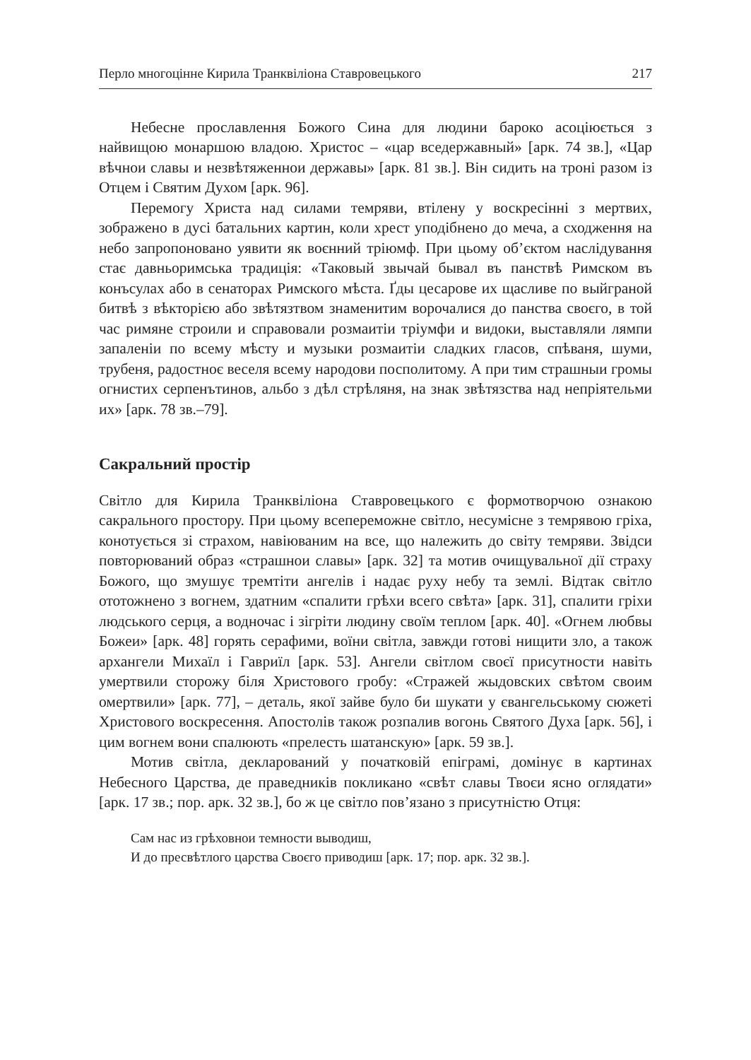Перло многоцінне Кирила Транквіліона Ставровецького 217
Небесне прославлення Божого Сина для людини бароко асоціюється з найвищою монаршою владою. Христос – «цар вседержавный» [арк. 74 зв.], «Цар вѣчнои славы и незвѣтяженнои державы» [арк. 81 зв.]. Він сидить на троні разом із Отцем і Святим Духом [арк. 96].
Перемогу Христа над силами темряви, втілену у воскресінні з мертвих, зображено в дусі батальних картин, коли хрест уподібнено до меча, а сходження на небо запропоновано уявити як воєнний тріюмф. При цьому об’єктом наслідування стає давньоримська традиція: «Таковый звычай бывал въ панствѣ Римском въ конъсулах або в сенаторах Римского мѣста. Ґды цесарове их щасливе по выйграной битвѣ з вѣкторією або звѣтязтвом знаменитим ворочалися до панства своєго, в той час римяне строили и справовали розмаитіи тріумфи и видоки, выставляли лямпи запаленіи по всему мѣсту и музыки розмаитіи сладких гласов, спѣваня, шуми, трубеня, радостноє веселя всему народови посполитому. А при тим страшныи громы огнистих серпенътинов, альбо з дѣл стрѣляня, на знак звѣтязства над непріятельми их» [арк. 78 зв.–79].
Сакральний простір
Світло для Кирила Транквіліона Ставровецького є формотворчою ознакою сакрального простору. При цьому всепереможне світло, несумісне з темрявою гріха, конотується зі страхом, навіюваним на все, що належить до світу темряви. Звідси повторюваний образ «страшнои славы» [арк. 32] та мотив очищувальної дії страху Божого, що змушує тремтіти ангелів і надає руху небу та землі. Відтак світло ототожнено з вогнем, здатним «спалити грѣхи всего свѣта» [арк. 31], спалити гріхи людського серця, а водночас і зігріти людину своїм теплом [арк. 40]. «Огнем любвы Божеи» [арк. 48] горять серафими, воїни світла, завжди готові нищити зло, а також архангели Михаїл і Гавриїл [арк. 53]. Ангели світлом своєї присутности навіть умертвили сторожу біля Христового гробу: «Стражей жыдовских свѣтом своим омертвили» [арк. 77], – деталь, якої зайве було би шукати у євангельському сюжеті Христового воскресення. Апостолів також розпалив вогонь Святого Духа [арк. 56], і цим вогнем вони спалюють «прелесть шатанскую» [арк. 59 зв.].
Мотив світла, декларований у початковій епіграмі, домінує в картинах Небесного Царства, де праведників покликано «свѣт славы Твоєи ясно оглядати» [арк. 17 зв.; пор. арк. 32 зв.], бо ж це світло пов’язано з присутністю Отця:
Сам нас из грѣховнои темности выводиш,
И до пресвѣтлого царства Своєго приводиш [арк. 17; пор. арк. 32 зв.].